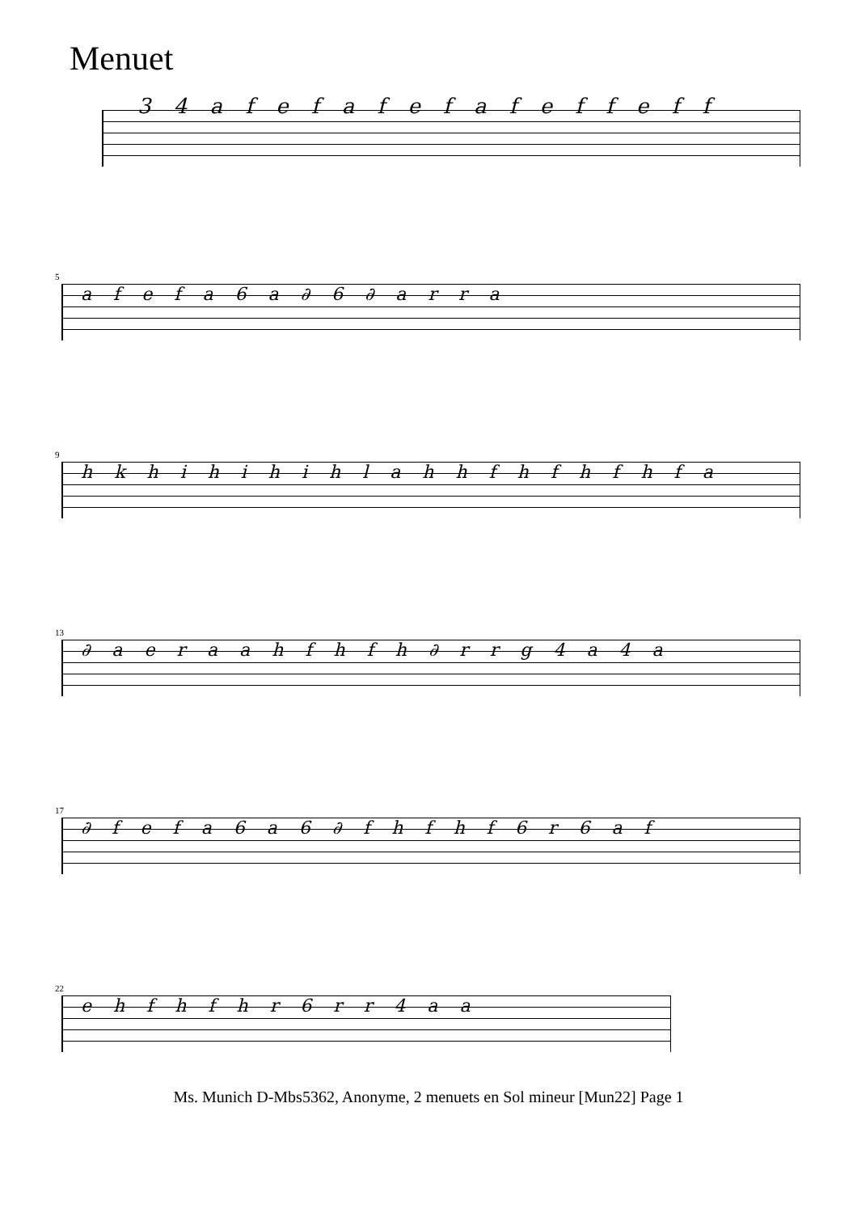Menuet
3 4 a f e f a f e f a f e f f e f f
5
a f e f a 6 a ∂ 6 ∂ a r r a
9
h k h i h i h i h l a h h f h f h f h f a
13
∂ a e r a a h f h f h ∂ r r g 4 a 4 a
17
∂ f e f a 6 a 6 ∂ f h f h f 6 r 6 a f
22
e h f h f h r 6 r r 4 a a
Ms. Munich D-Mbs5362, Anonyme, 2 menuets en Sol mineur [Mun22] Page 1